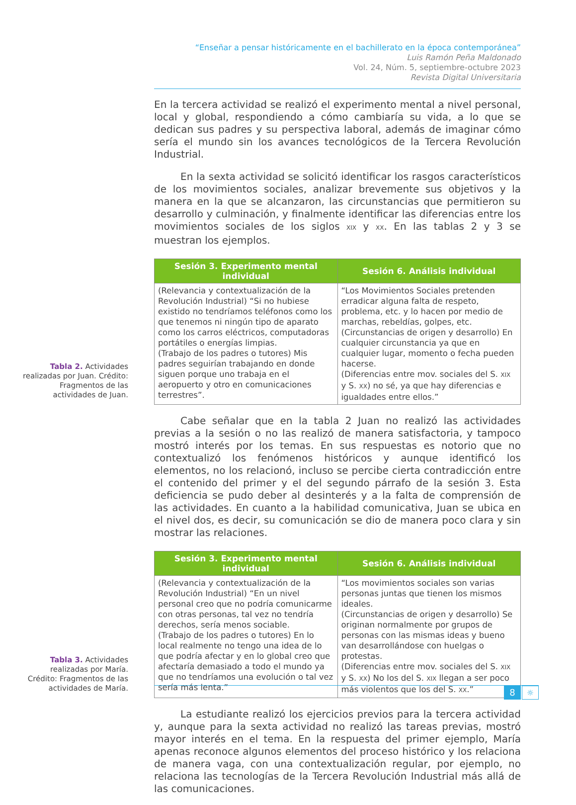“Enseñar a pensar históricamente en el bachillerato en la época contemporánea”
Luis Ramón Peña Maldonado
Vol. 24, Núm. 5, septiembre-octubre 2023
Revista Digital Universitaria
En la tercera actividad se realizó el experimento mental a nivel personal, local y global, respondiendo a cómo cambiaría su vida, a lo que se dedican sus padres y su perspectiva laboral, además de imaginar cómo sería el mundo sin los avances tecnológicos de la Tercera Revolución Industrial.
En la sexta actividad se solicitó identificar los rasgos característicos de los movimientos sociales, analizar brevemente sus objetivos y la manera en la que se alcanzaron, las circunstancias que permitieron su desarrollo y culminación, y finalmente identificar las diferencias entre los movimientos sociales de los siglos XIX y XX. En las tablas 2 y 3 se muestran los ejemplos.
Tabla 2. Actividades realizadas por Juan. Crédito: Fragmentos de las actividades de Juan.
| Sesión 3. Experimento mental individual | Sesión 6. Análisis individual |
| --- | --- |
| (Relevancia y contextualización de la Revolución Industrial) “Si no hubiese existido no tendríamos teléfonos como los que tenemos ni ningún tipo de aparato como los carros eléctricos, computadoras portátiles o energías limpias. (Trabajo de los padres o tutores) Mis padres seguirían trabajando en donde siguen porque uno trabaja en el aeropuerto y otro en comunicaciones terrestres”. | “Los Movimientos Sociales pretenden erradicar alguna falta de respeto, problema, etc. y lo hacen por medio de marchas, rebeldías, golpes, etc. (Circunstancias de origen y desarrollo) En cualquier circunstancia ya que en cualquier lugar, momento o fecha pueden hacerse. (Diferencias entre mov. sociales del S. XIX y S. XX ) no sé, ya que hay diferencias e igualdades entre ellos.” |
Cabe señalar que en la tabla 2 Juan no realizó las actividades previas a la sesión o no las realizó de manera satisfactoria, y tampoco mostró interés por los temas. En sus respuestas es notorio que no contextualizó los fenómenos históricos y aunque identificó los elementos, no los relacionó, incluso se percibe cierta contradicción entre el contenido del primer y el del segundo párrafo de la sesión 3. Esta deficiencia se pudo deber al desinterés y a la falta de comprensión de las actividades. En cuanto a la habilidad comunicativa, Juan se ubica en el nivel dos, es decir, su comunicación se dio de manera poco clara y sin mostrar las relaciones.
Tabla 3. Actividades realizadas por María. Crédito: Fragmentos de las actividades de María.
| Sesión 3. Experimento mental individual | Sesión 6. Análisis individual |
| --- | --- |
| (Relevancia y contextualización de la Revolución Industrial) “En un nivel personal creo que no podría comunicarme con otras personas, tal vez no tendría derechos, sería menos sociable. (Trabajo de los padres o tutores) En lo local realmente no tengo una idea de lo que podría afectar y en lo global creo que afectaría demasiado a todo el mundo ya que no tendríamos una evolución o tal vez sería más lenta.” | “Los movimientos sociales son varias personas juntas que tienen los mismos ideales. (Circunstancias de origen y desarrollo) Se originan normalmente por grupos de personas con las mismas ideas y bueno van desarrollándose con huelgas o protestas. (Diferencias entre mov. sociales del S. XIX y S. XX ) No los del S. XIX llegan a ser poco más violentos que los del S. XX .” |
La estudiante realizó los ejercicios previos para la tercera actividad y, aunque para la sexta actividad no realizó las tareas previas, mostró mayor interés en el tema. En la respuesta del primer ejemplo, María apenas reconoce algunos elementos del proceso histórico y los relaciona de manera vaga, con una contextualización regular, por ejemplo, no relaciona las tecnologías de la Tercera Revolución Industrial más allá de las comunicaciones.
8 ☼